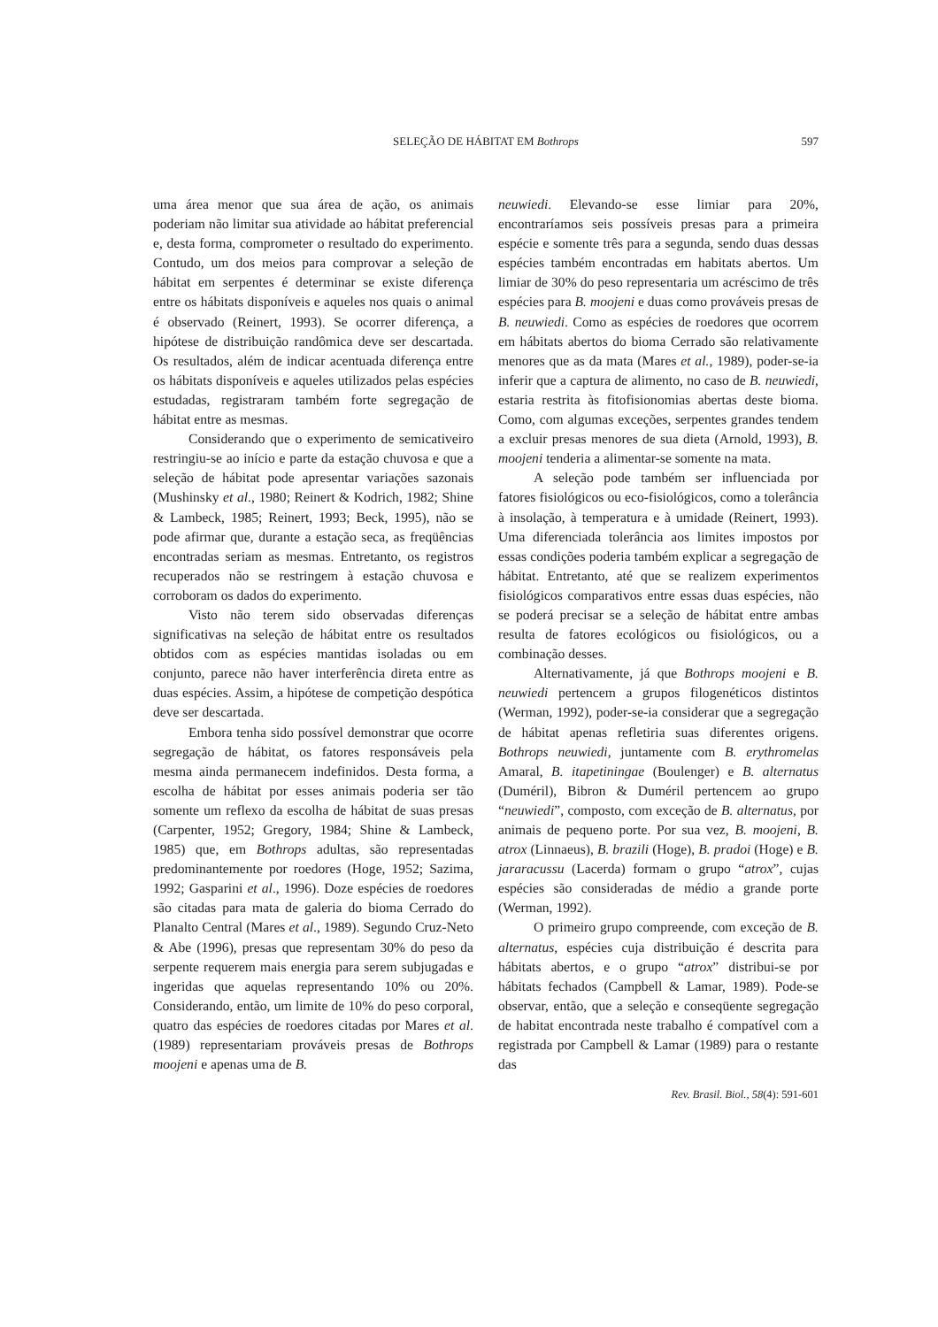SELEÇÃO DE HÁBITAT EM Bothrops
597
uma área menor que sua área de ação, os animais poderiam não limitar sua atividade ao hábitat preferencial e, desta forma, comprometer o resultado do experimento. Contudo, um dos meios para comprovar a seleção de hábitat em serpentes é determinar se existe diferença entre os hábitats disponíveis e aqueles nos quais o animal é observado (Reinert, 1993). Se ocorrer diferença, a hipótese de distribuição randômica deve ser descartada. Os resultados, além de indicar acentuada diferença entre os hábitats disponíveis e aqueles utilizados pelas espécies estudadas, registraram também forte segregação de hábitat entre as mesmas.
Considerando que o experimento de semicativeiro restringiu-se ao início e parte da estação chuvosa e que a seleção de hábitat pode apresentar variações sazonais (Mushinsky et al., 1980; Reinert & Kodrich, 1982; Shine & Lambeck, 1985; Reinert, 1993; Beck, 1995), não se pode afirmar que, durante a estação seca, as freqüências encontradas seriam as mesmas. Entretanto, os registros recuperados não se restringem à estação chuvosa e corroboram os dados do experimento.
Visto não terem sido observadas diferenças significativas na seleção de hábitat entre os resultados obtidos com as espécies mantidas isoladas ou em conjunto, parece não haver interferência direta entre as duas espécies. Assim, a hipótese de competição despótica deve ser descartada.
Embora tenha sido possível demonstrar que ocorre segregação de hábitat, os fatores responsáveis pela mesma ainda permanecem indefinidos. Desta forma, a escolha de hábitat por esses animais poderia ser tão somente um reflexo da escolha de hábitat de suas presas (Carpenter, 1952; Gregory, 1984; Shine & Lambeck, 1985) que, em Bothrops adultas, são representadas predominantemente por roedores (Hoge, 1952; Sazima, 1992; Gasparini et al., 1996). Doze espécies de roedores são citadas para mata de galeria do bioma Cerrado do Planalto Central (Mares et al., 1989). Segundo Cruz-Neto & Abe (1996), presas que representam 30% do peso da serpente requerem mais energia para serem subjugadas e ingeridas que aquelas representando 10% ou 20%. Considerando, então, um limite de 10% do peso corporal, quatro das espécies de roedores citadas por Mares et al. (1989) representariam prováveis presas de Bothrops moojeni e apenas uma de B.
neuwiedi. Elevando-se esse limiar para 20%, encontraríamos seis possíveis presas para a primeira espécie e somente três para a segunda, sendo duas dessas espécies também encontradas em habitats abertos. Um limiar de 30% do peso representaria um acréscimo de três espécies para B. moojeni e duas como prováveis presas de B. neuwiedi. Como as espécies de roedores que ocorrem em hábitats abertos do bioma Cerrado são relativamente menores que as da mata (Mares et al., 1989), poder-se-ia inferir que a captura de alimento, no caso de B. neuwiedi, estaria restrita às fitofisionomias abertas deste bioma. Como, com algumas exceções, serpentes grandes tendem a excluir presas menores de sua dieta (Arnold, 1993), B. moojeni tenderia a alimentar-se somente na mata.
A seleção pode também ser influenciada por fatores fisiológicos ou eco-fisiológicos, como a tolerância à insolação, à temperatura e à umidade (Reinert, 1993). Uma diferenciada tolerância aos limites impostos por essas condições poderia também explicar a segregação de hábitat. Entretanto, até que se realizem experimentos fisiológicos comparativos entre essas duas espécies, não se poderá precisar se a seleção de hábitat entre ambas resulta de fatores ecológicos ou fisiológicos, ou a combinação desses.
Alternativamente, já que Bothrops moojeni e B. neuwiedi pertencem a grupos filogenéticos distintos (Werman, 1992), poder-se-ia considerar que a segregação de hábitat apenas refletiria suas diferentes origens. Bothrops neuwiedi, juntamente com B. erythromelas Amaral, B. itapetiningae (Boulenger) e B. alternatus (Duméril), Bibron & Duméril pertencem ao grupo “neuwiedi”, composto, com exceção de B. alternatus, por animais de pequeno porte. Por sua vez, B. moojeni, B. atrox (Linnaeus), B. brazili (Hoge), B. pradoi (Hoge) e B. jararacussu (Lacerda) formam o grupo “atrox”, cujas espécies são consideradas de médio a grande porte (Werman, 1992).
O primeiro grupo compreende, com exceção de B. alternatus, espécies cuja distribuição é descrita para hábitats abertos, e o grupo “atrox” distribui-se por hábitats fechados (Campbell & Lamar, 1989). Pode-se observar, então, que a seleção e conseqüente segregação de habitat encontrada neste trabalho é compatível com a registrada por Campbell & Lamar (1989) para o restante das
Rev. Brasil. Biol., 58(4): 591-601